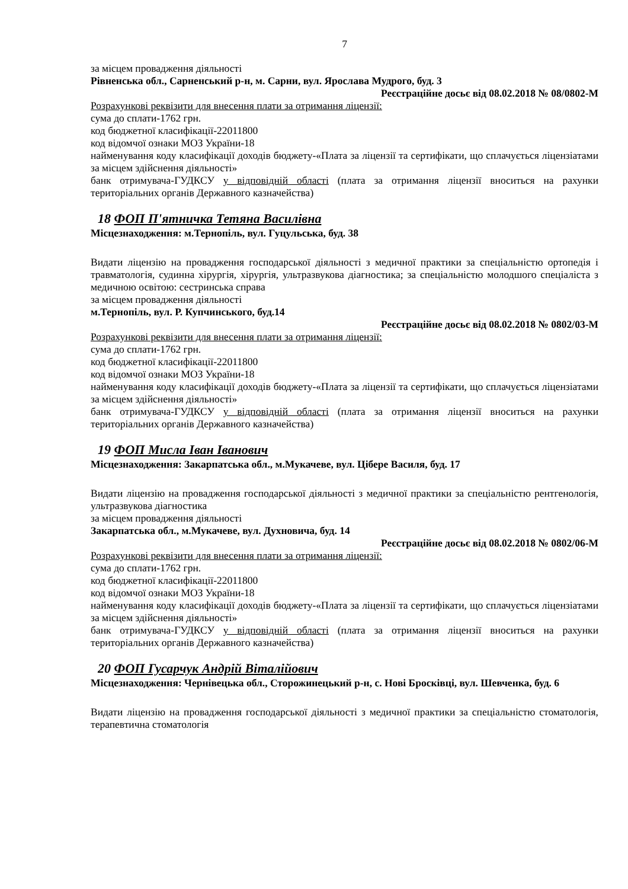7
за місцем провадження діяльності
Рівненська обл., Сарненський р-н, м. Сарни, вул. Ярослава Мудрого, буд. 3
Реєстраційне досьє від 08.02.2018 № 08/0802-М
Розрахункові реквізити для внесення плати за отримання ліцензії:
сума до сплати-1762 грн.
код бюджетної класифікації-22011800
код відомчої ознаки МОЗ України-18
найменування коду класифікації доходів бюджету-«Плата за ліцензії та сертифікати, що сплачується ліцензіатами за місцем здійснення діяльності»
банк отримувача-ГУДКСУ у відповідній області (плата за отримання ліцензії вноситься на рахунки територіальних органів Державного казначейства)
18 ФОП П'ятничка Тетяна Василівна
Місцезнаходження: м.Тернопіль, вул. Гуцульська, буд. 38
Видати ліцензію на провадження господарської діяльності з медичної практики за спеціальністю ортопедія і травматологія, судинна хірургія, хірургія, ультразвукова діагностика; за спеціальністю молодшого спеціаліста з медичною освітою: сестринська справа
за місцем провадження діяльності
м.Тернопіль, вул. Р. Купчинського, буд.14
Реєстраційне досьє від 08.02.2018 № 0802/03-М
Розрахункові реквізити для внесення плати за отримання ліцензії:
сума до сплати-1762 грн.
код бюджетної класифікації-22011800
код відомчої ознаки МОЗ України-18
найменування коду класифікації доходів бюджету-«Плата за ліцензії та сертифікати, що сплачується ліцензіатами за місцем здійснення діяльності»
банк отримувача-ГУДКСУ у відповідній області (плата за отримання ліцензії вноситься на рахунки територіальних органів Державного казначейства)
19 ФОП Мисла Іван Іванович
Місцезнаходження: Закарпатська обл., м.Мукачеве, вул. Ціберe Василя, буд. 17
Видати ліцензію на провадження господарської діяльності з медичної практики за спеціальністю рентгенологія, ультразвукова діагностика
за місцем провадження діяльності
Закарпатська обл., м.Мукачеве, вул. Духновича, буд. 14
Реєстраційне досьє від 08.02.2018 № 0802/06-М
Розрахункові реквізити для внесення плати за отримання ліцензії:
сума до сплати-1762 грн.
код бюджетної класифікації-22011800
код відомчої ознаки МОЗ України-18
найменування коду класифікації доходів бюджету-«Плата за ліцензії та сертифікати, що сплачується ліцензіатами за місцем здійснення діяльності»
банк отримувача-ГУДКСУ у відповідній області (плата за отримання ліцензії вноситься на рахунки територіальних органів Державного казначейства)
20 ФОП Гусарчук Андрій Віталійович
Місцезнаходження: Чернівецька обл., Сторожинецький р-н, с. Нові Бросківці, вул. Шевченка, буд. 6
Видати ліцензію на провадження господарської діяльності з медичної практики за спеціальністю стоматологія, терапевтична стоматологія